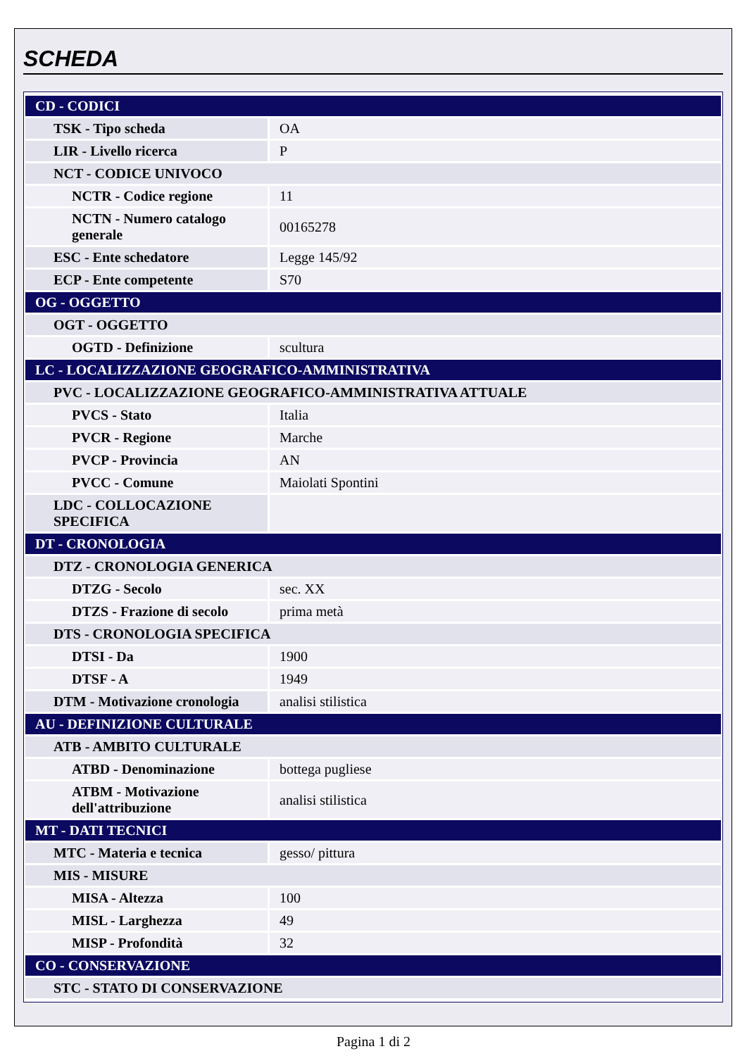SCHEDA
| CD - CODICI | |
| TSK - Tipo scheda | OA |
| LIR - Livello ricerca | P |
| NCT - CODICE UNIVOCO | |
| NCTR - Codice regione | 11 |
| NCTN - Numero catalogo generale | 00165278 |
| ESC - Ente schedatore | Legge 145/92 |
| ECP - Ente competente | S70 |
| OG - OGGETTO | |
| OGT - OGGETTO | |
| OGTD - Definizione | scultura |
| LC - LOCALIZZAZIONE GEOGRAFICO-AMMINISTRATIVA | |
| PVC - LOCALIZZAZIONE GEOGRAFICO-AMMINISTRATIVA ATTUALE | |
| PVCS - Stato | Italia |
| PVCR - Regione | Marche |
| PVCP - Provincia | AN |
| PVCC - Comune | Maiolati Spontini |
| LDC - COLLOCAZIONE SPECIFICA | |
| DT - CRONOLOGIA | |
| DTZ - CRONOLOGIA GENERICA | |
| DTZG - Secolo | sec. XX |
| DTZS - Frazione di secolo | prima metà |
| DTS - CRONOLOGIA SPECIFICA | |
| DTSI - Da | 1900 |
| DTSF - A | 1949 |
| DTM - Motivazione cronologia | analisi stilistica |
| AU - DEFINIZIONE CULTURALE | |
| ATB - AMBITO CULTURALE | |
| ATBD - Denominazione | bottega pugliese |
| ATBM - Motivazione dell'attribuzione | analisi stilistica |
| MT - DATI TECNICI | |
| MTC - Materia e tecnica | gesso/ pittura |
| MIS - MISURE | |
| MISA - Altezza | 100 |
| MISL - Larghezza | 49 |
| MISP - Profondità | 32 |
| CO - CONSERVAZIONE | |
| STC - STATO DI CONSERVAZIONE | |
Pagina 1 di 2